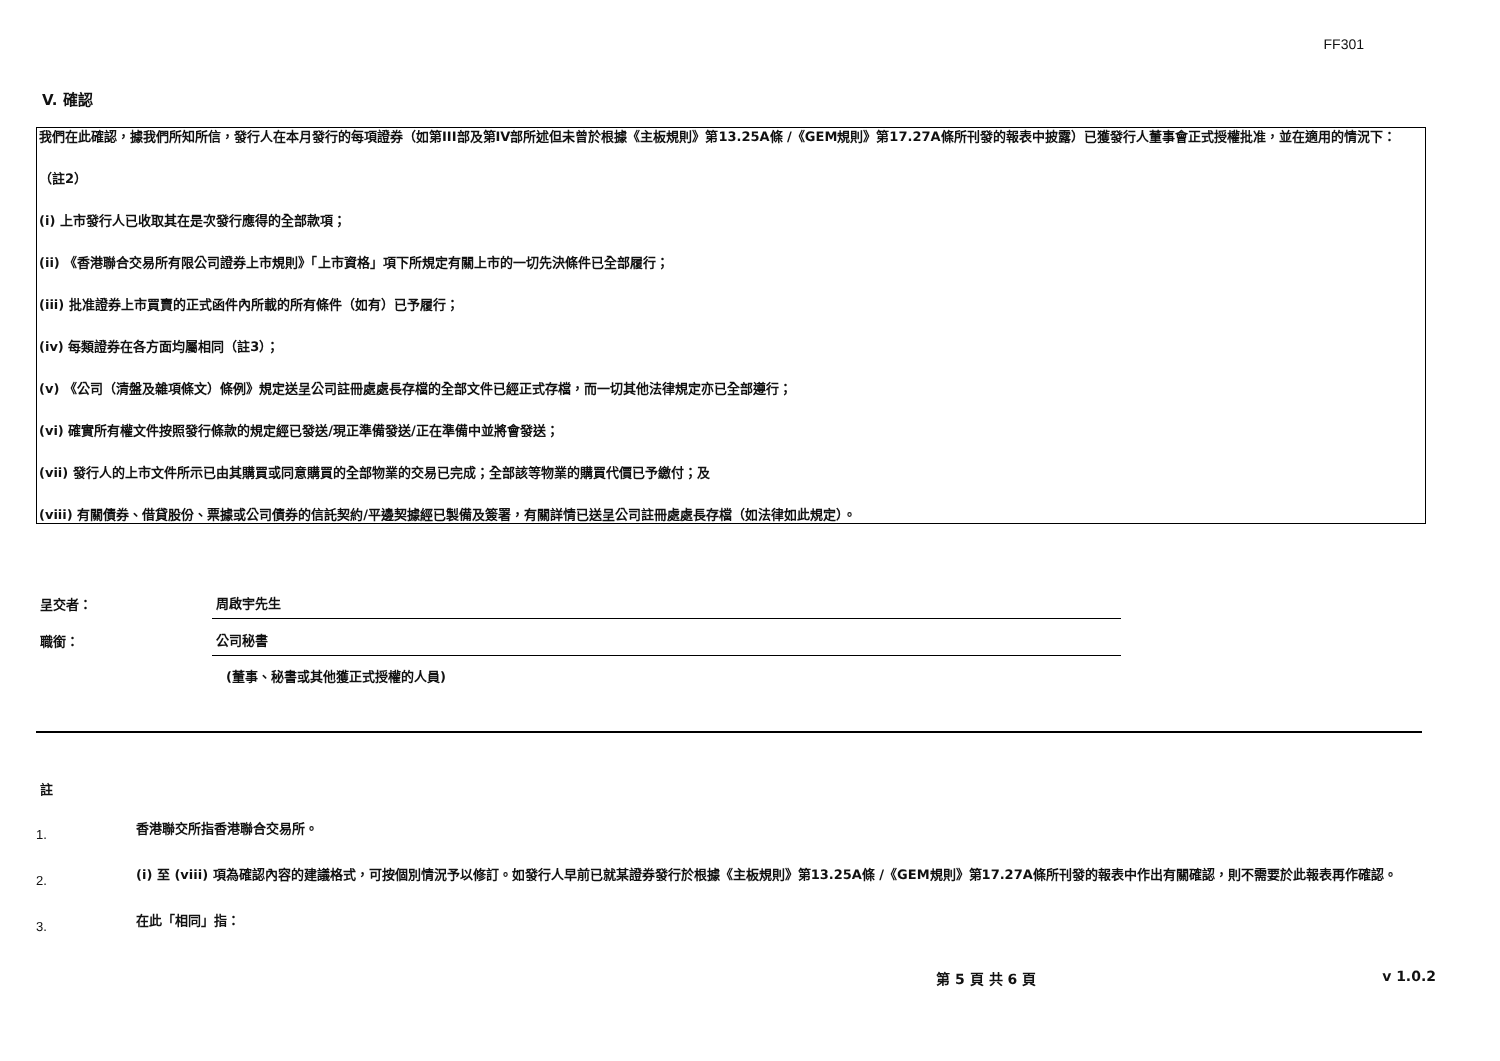FF301
V. 確認
我們在此確認，據我們所知所信，發行人在本月發行的每項證券（如第III部及第IV部所述但未曾於根據《主板規則》第13.25A條 /《GEM規則》第17.27A條所刊發的報表中披露）已獲發行人董事會正式授權批准，並在適用的情況下：
（註2）
(i) 上市發行人已收取其在是次發行應得的全部款項；
(ii) 《香港聯合交易所有限公司證券上市規則》「上市資格」項下所規定有關上市的一切先決條件已全部履行；
(iii) 批准證券上市買賣的正式函件內所載的所有條件（如有）已予履行；
(iv) 每類證券在各方面均屬相同（註3）；
(v) 《公司（清盤及雜項條文）條例》規定送呈公司註冊處處長存檔的全部文件已經正式存檔，而一切其他法律規定亦已全部遵行；
(vi) 確實所有權文件按照發行條款的規定經已發送/現正準備發送/正在準備中並將會發送；
(vii) 發行人的上市文件所示已由其購買或同意購買的全部物業的交易已完成；全部該等物業的購買代價已予繳付；及
(viii) 有關債券、借貸股份、票據或公司債券的信託契約/平邊契據經已製備及簽署，有關詳情已送呈公司註冊處處長存檔（如法律如此規定）。
呈交者：
周啟宇先生
職銜：
公司秘書
(董事、秘書或其他獲正式授權的人員)
註
1.
香港聯交所指香港聯合交易所。
2.
(i) 至 (viii) 項為確認內容的建議格式，可按個別情況予以修訂。如發行人早前已就某證券發行於根據《主板規則》第13.25A條 /《GEM規則》第17.27A條所刊發的報表中作出有關確認，則不需要於此報表再作確認。
3.
在此「相同」指：
第 5 頁 共 6 頁 v 1.0.2